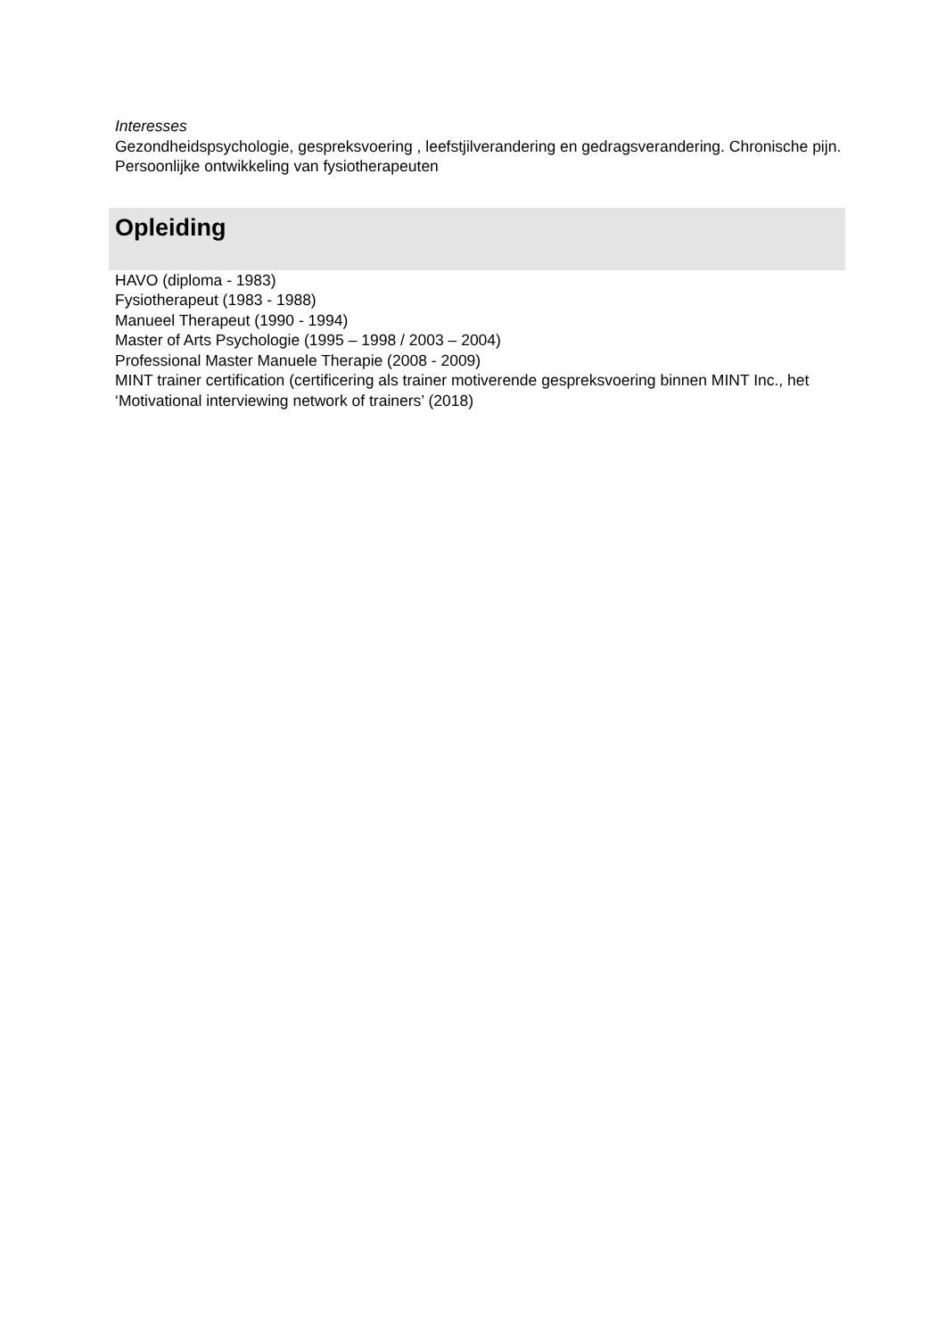Interesses
Gezondheidspsychologie, gespreksvoering , leefstjilverandering en gedragsverandering. Chronische pijn. Persoonlijke ontwikkeling van fysiotherapeuten
Opleiding
HAVO (diploma - 1983)
Fysiotherapeut (1983 - 1988)
Manueel Therapeut (1990 - 1994)
Master of Arts Psychologie (1995 – 1998 / 2003 – 2004)
Professional Master Manuele Therapie (2008 - 2009)
MINT trainer certification (certificering als trainer motiverende gespreksvoering binnen MINT Inc., het ‘Motivational interviewing network of trainers’ (2018)